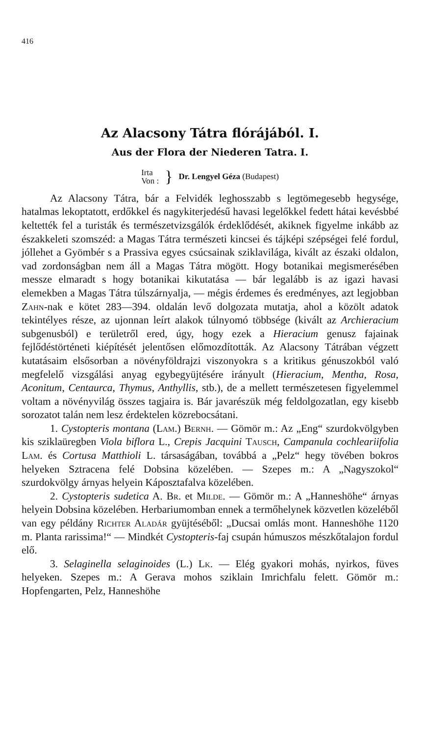416
Az Alacsony Tátra flórájából. I.
Aus der Flora der Niederen Tatra. I.
Irta
Von :
}
Dr. Lengyel Géza (Budapest)
Az Alacsony Tátra, bár a Felvidék leghosszabb s legtömegesebb hegysége, hatalmas lekoptatott, erdőkkel és nagykiterjedésű havasi legelőkkel fedett hátai kevésbbé keltették fel a turisták és természetvizsgálók érdeklődését, akiknek figyelme inkább az északkeleti szomszéd: a Magas Tátra természeti kincsei és tájképi szépségei felé fordul, jóllehet a Gyömbér s a Prassiva egyes csúcsainak sziklavilága, kivált az északi oldalon, vad zordonságban nem áll a Magas Tátra mögött. Hogy botanikai megismerésében messze elmaradt s hogy botanikai kikutatása — bár legalább is az igazi havasi elemekben a Magas Tátra túlszárnyalja, — mégis érdemes és eredményes, azt legjobban Zahn-nak e kötet 283—394. oldalán levő dolgozata mutatja, ahol a közölt adatok tekintélyes része, az ujonnan leírt alakok túlnyomó többsége (kivált az Archieracium subgenusból) e területről ered, úgy, hogy ezek a Hieracium genusz fajainak fejlődéstörténeti kiépítését jelentősen előmozdították. Az Alacsony Tátrában végzett kutatásaim elsősorban a növényföldrajzi viszonyokra s a kritikus génuszokból való megfelelő vizsgálási anyag egybegyüjtésére irányult (Hieracium, Mentha, Rosa, Aconitum, Centaurca, Thymus, Anthyllis, stb.), de a mellett természetesen figyelemmel voltam a növényvilág összes tagjaira is. Bár javarészük még feldolgozatlan, egy kisebb sorozatot talán nem lesz érdektelen közrebocsátani.
1. Cystopteris montana (Lam.) Bernh. — Gömör m.: Az „Eng“ szurdokvölgyben kis sziklaüregben Viola biflora L., Crepis Jacquini Tausch, Campanula cochleariifolia Lam. és Cortusa Matthioli L. társaságában, továbbá a „Pelz“ hegy tövében bokros helyeken Sztracena felé Dobsina közelében. — Szepes m.: A „Nagyszokol“ szurdokvölgy árnyas helyein Káposztafalva közelében.
2. Cystopteris sudetica A. Br. et Milde. — Gömör m.: A „Hanneshöhe“ árnyas helyein Dobsina közelében. Herbariumomban ennek a termőhelynek közvetlen közeléből van egy példány Richter Aladár gyüjtéséből: „Ducsai omlás mont. Hanneshöhe 1120 m. Planta rarissima!“ — Mindkét Cystopteris-faj csupán húmuszos mészkőtalajon fordul elő.
3. Selaginella selaginoides (L.) Lk. — Elég gyakori mohás, nyirkos, füves helyeken. Szepes m.: A Gerava mohos sziklain Imrichfalu felett. Gömör m.: Hopfengarten, Pelz, Hanneshöhe